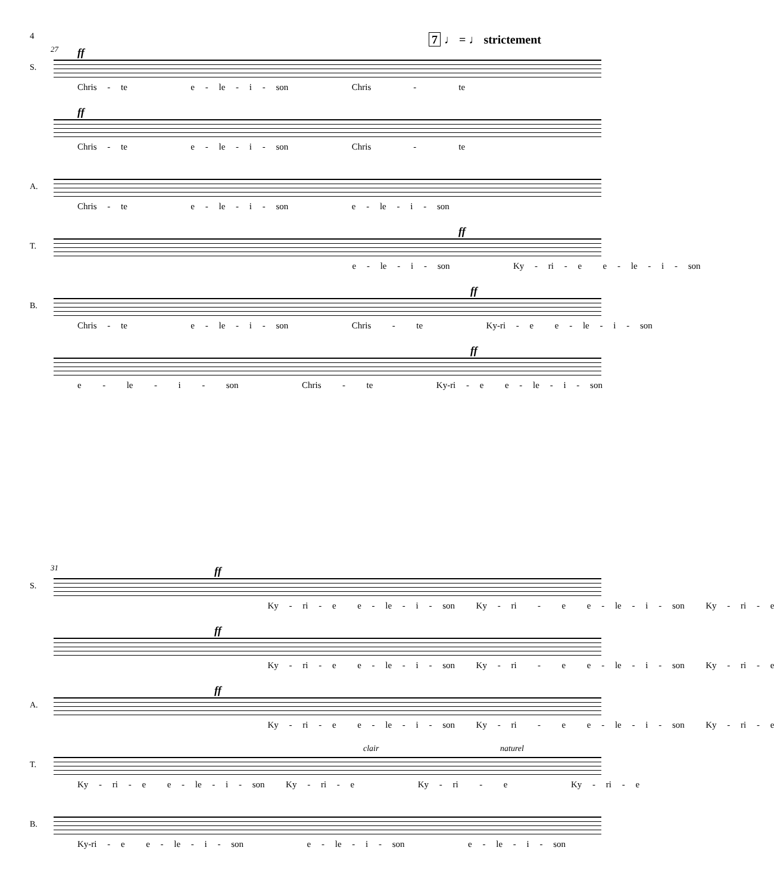4 7 ♩ = ♩ strictement
27
ff
S.
Chris - te e - le - i - son Chris - te
ff
Chris - te e - le - i - son Chris - te
A.
Chris - te e - le - i - son e - le - i - son
ff
T.
e - le - i - son Ky - ri - e e - le - i - son
ff
B.
Chris - te e - le - i - son Chris - te Ky-ri - e e - le - i - son
ff
e - le - i - son Chris - te Ky-ri - e e - le - i - son
31
ff
S.
Ky - ri - e e - le - i - son Ky - ri - e e - le - i - son Ky - ri - e
ff
Ky - ri - e e - le - i - son Ky - ri - e e - le - i - son Ky - ri - e
ff
A.
Ky - ri - e e - le - i - son Ky - ri - e e - le - i - son Ky - ri - e
clair naturel
T.
Ky - ri - e e - le - i - son Ky - ri - e Ky - ri - e Ky - ri - e
B.
Ky-ri - e e - le - i - son e - le - i - son e - le - i - son